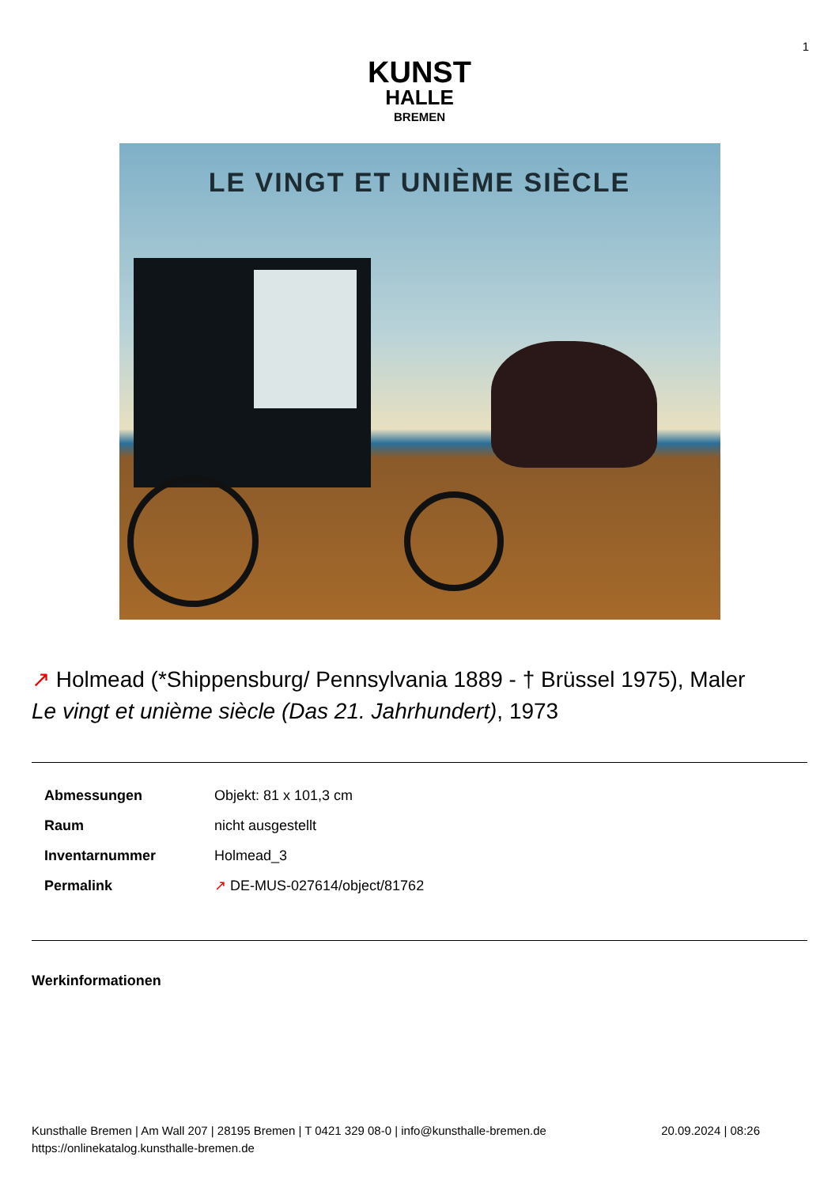1
KUNST
HALLE
BREMEN
LE VINGT ET UNIÈME SIÈCLE
↗ Holmead (*Shippensburg/ Pennsylvania 1889 - † Brüssel 1975), Maler
Le vingt et unième siècle (Das 21. Jahrhundert), 1973
| Abmessungen | Objekt: 81 x 101,3 cm |
| Raum | nicht ausgestellt |
| Inventarnummer | Holmead_3 |
| Permalink | ↗ DE-MUS-027614/object/81762 |
Werkinformationen
Kunsthalle Bremen | Am Wall 207 | 28195 Bremen | T 0421 329 08-0 | info@kunsthalle-bremen.de
https://onlinekatalog.kunsthalle-bremen.de
20.09.2024 | 08:26